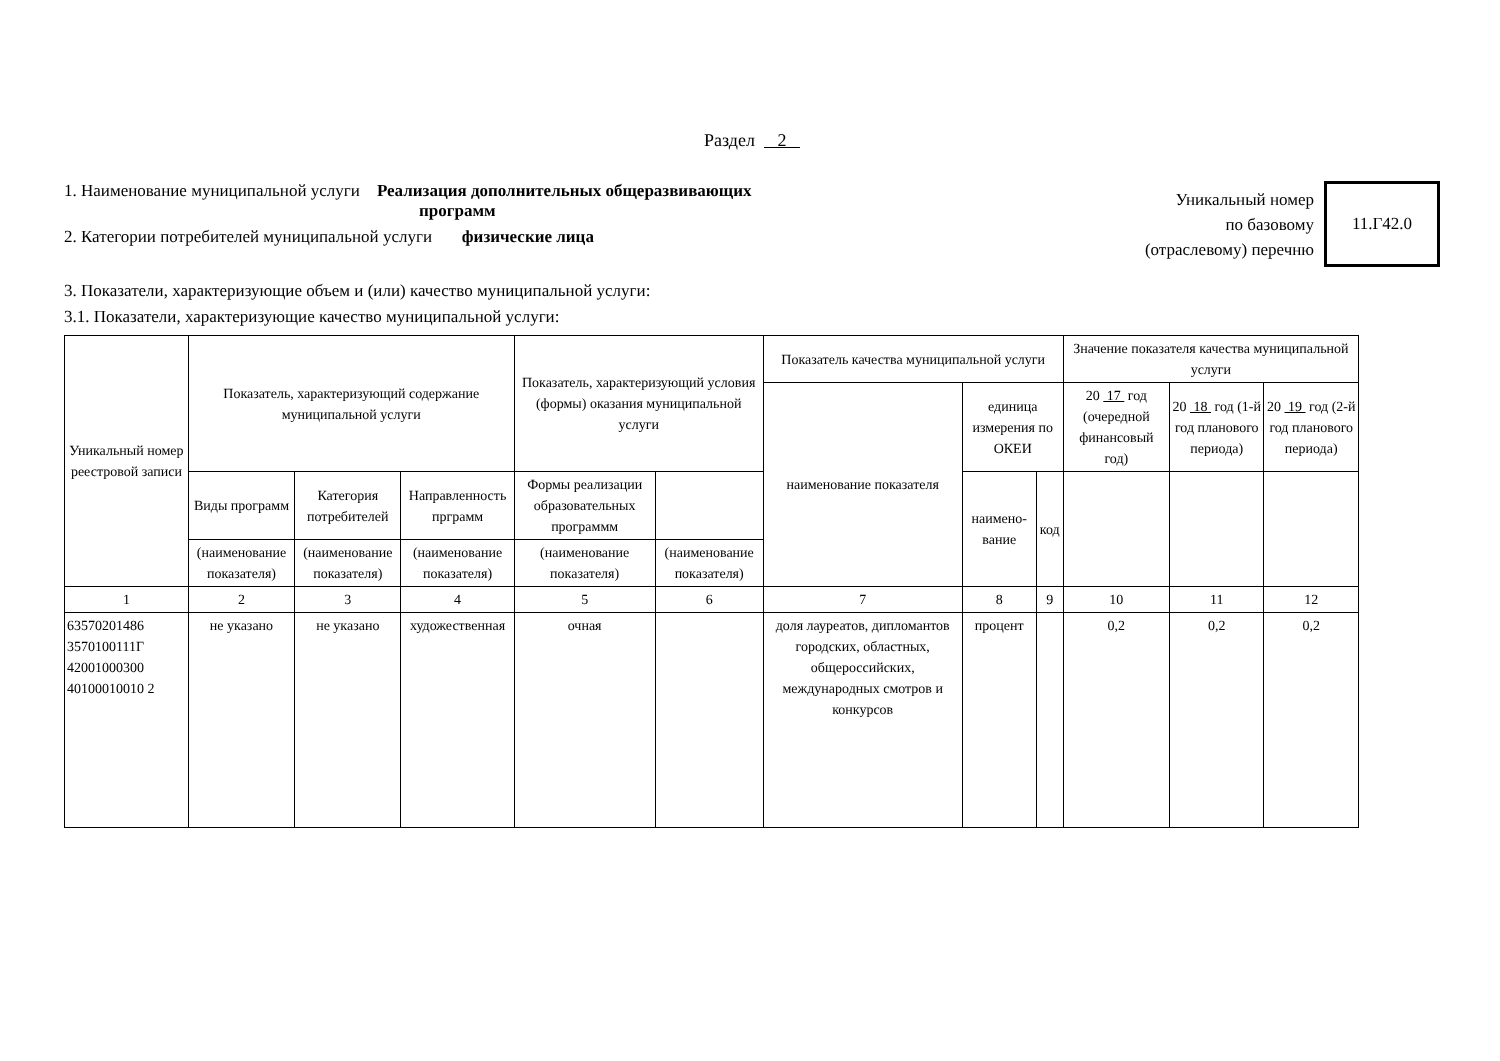Раздел 2
1. Наименование муниципальной услуги Реализация дополнительных общеразвивающих
программ
2. Категории потребителей муниципальной услуги физические лица
Уникальный номер
по базовому
(отраслевому) перечню
11.Г42.0
3. Показатели, характеризующие объем и (или) качество муниципальной услуги:
3.1. Показатели, характеризующие качество муниципальной услуги:
| Уникальный номер реестровой записи | Показатель, характеризующий содержание муниципальной услуги | | | Показатель, характеризующий условия (формы) оказания муниципальной услуги | | Показатель качества муниципальной услуги | | | Значение показателя качества муниципальной услуги | | |
| --- | --- | --- | --- | --- | --- | --- | --- | --- | --- | --- | --- |
| | | | | | | наименование показателя | единица измерения по ОКЕИ | | 20 17 год (очередной финансовый год) | 20 18 год (1-й год планового периода) | 20 19 год (2-й год планового периода) |
| | Виды программ | Категория потребителей | Направленность прграмм | Формы реализации образовательных программм | | | наимено-вание | код | | | |
| | (наименование показателя) | (наименование показателя) | (наименование показателя) | (наименование показателя) | (наименование показателя) | | | | | | |
| 1 | 2 | 3 | 4 | 5 | 6 | 7 | 8 | 9 | 10 | 11 | 12 |
| 63570201486 3570100111Г 42001000300 40100010010 2 | не указано | не указано | художественная | очная | | доля лауреатов, дипломантов городских, областных, общероссийских, международных смотров и конкурсов | процент | | 0,2 | 0,2 | 0,2 |